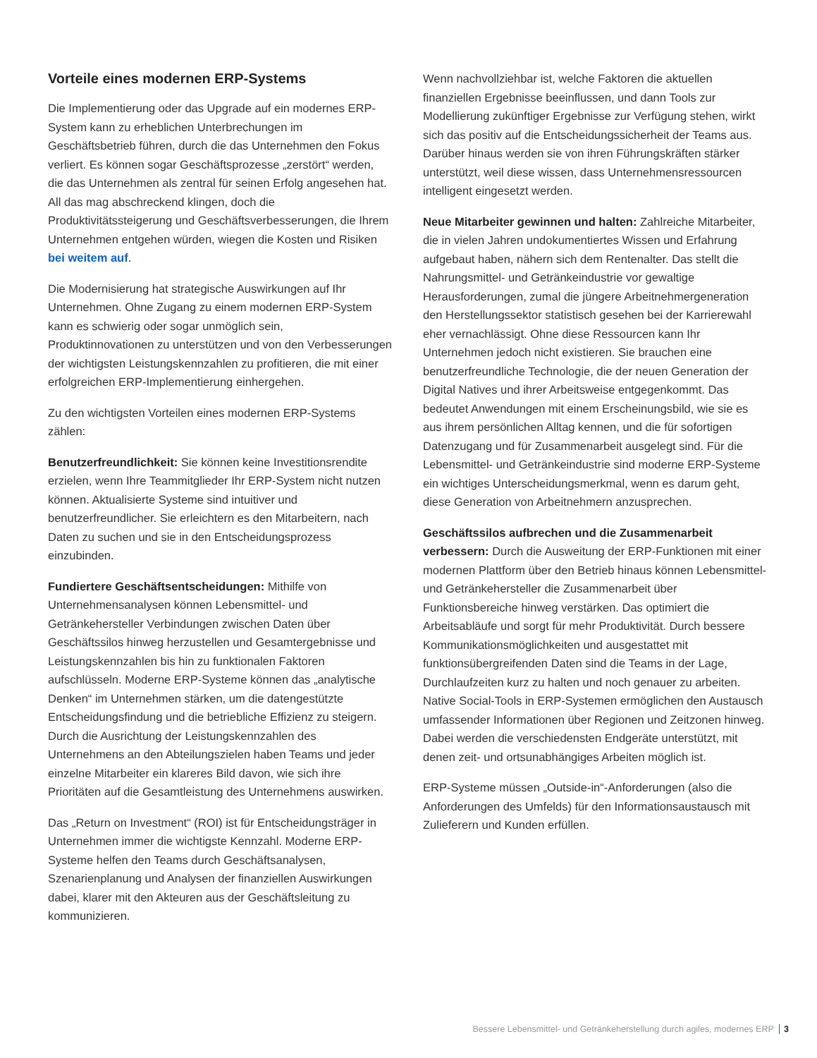Vorteile eines modernen ERP-Systems
Die Implementierung oder das Upgrade auf ein modernes ERP-System kann zu erheblichen Unterbrechungen im Geschäftsbetrieb führen, durch die das Unternehmen den Fokus verliert. Es können sogar Geschäftsprozesse „zerstört“ werden, die das Unternehmen als zentral für seinen Erfolg angesehen hat. All das mag abschreckend klingen, doch die Produktivitätssteigerung und Geschäftsverbesserungen, die Ihrem Unternehmen entgehen würden, wiegen die Kosten und Risiken bei weitem auf.
Die Modernisierung hat strategische Auswirkungen auf Ihr Unternehmen. Ohne Zugang zu einem modernen ERP-System kann es schwierig oder sogar unmöglich sein, Produktinnovationen zu unterstützen und von den Verbesserungen der wichtigsten Leistungskennzahlen zu profitieren, die mit einer erfolgreichen ERP-Implementierung einhergehen.
Zu den wichtigsten Vorteilen eines modernen ERP-Systems zählen:
Benutzerfreundlichkeit: Sie können keine Investitionsrendite erzielen, wenn Ihre Teammitglieder Ihr ERP-System nicht nutzen können. Aktualisierte Systeme sind intuitiver und benutzerfreundlicher. Sie erleichtern es den Mitarbeitern, nach Daten zu suchen und sie in den Entscheidungsprozess einzubinden.
Fundiertere Geschäftsentscheidungen: Mithilfe von Unternehmensanalysen können Lebensmittel- und Getränkehersteller Verbindungen zwischen Daten über Geschäftssilos hinweg herzustellen und Gesamtergebnisse und Leistungskennzahlen bis hin zu funktionalen Faktoren aufschlüsseln. Moderne ERP-Systeme können das „analytische Denken“ im Unternehmen stärken, um die datengestützte Entscheidungsfindung und die betriebliche Effizienz zu steigern. Durch die Ausrichtung der Leistungskennzahlen des Unternehmens an den Abteilungszielen haben Teams und jeder einzelne Mitarbeiter ein klareres Bild davon, wie sich ihre Prioritäten auf die Gesamtleistung des Unternehmens auswirken.
Das „Return on Investment“ (ROI) ist für Entscheidungsträger in Unternehmen immer die wichtigste Kennzahl. Moderne ERP-Systeme helfen den Teams durch Geschäftsanalysen, Szenarienplanung und Analysen der finanziellen Auswirkungen dabei, klarer mit den Akteuren aus der Geschäftsleitung zu kommunizieren.
Wenn nachvollziehbar ist, welche Faktoren die aktuellen finanziellen Ergebnisse beeinflussen, und dann Tools zur Modellierung zukünftiger Ergebnisse zur Verfügung stehen, wirkt sich das positiv auf die Entscheidungssicherheit der Teams aus. Darüber hinaus werden sie von ihren Führungskräften stärker unterstützt, weil diese wissen, dass Unternehmensressourcen intelligent eingesetzt werden.
Neue Mitarbeiter gewinnen und halten: Zahlreiche Mitarbeiter, die in vielen Jahren undokumentiertes Wissen und Erfahrung aufgebaut haben, nähern sich dem Rentenalter. Das stellt die Nahrungsmittel- und Getränkeindustrie vor gewaltige Herausforderungen, zumal die jüngere Arbeitnehmergeneration den Herstellungssektor statistisch gesehen bei der Karrierewahl eher vernachlässigt. Ohne diese Ressourcen kann Ihr Unternehmen jedoch nicht existieren. Sie brauchen eine benutzerfreundliche Technologie, die der neuen Generation der Digital Natives und ihrer Arbeitsweise entgegenkommt. Das bedeutet Anwendungen mit einem Erscheinungsbild, wie sie es aus ihrem persönlichen Alltag kennen, und die für sofortigen Datenzugang und für Zusammenarbeit ausgelegt sind. Für die Lebensmittel- und Getränkeindustrie sind moderne ERP-Systeme ein wichtiges Unterscheidungsmerkmal, wenn es darum geht, diese Generation von Arbeitnehmern anzusprechen.
Geschäftssilos aufbrechen und die Zusammenarbeit verbessern: Durch die Ausweitung der ERP-Funktionen mit einer modernen Plattform über den Betrieb hinaus können Lebensmittel- und Getränkehersteller die Zusammenarbeit über Funktionsbereiche hinweg verstärken. Das optimiert die Arbeitsabläufe und sorgt für mehr Produktivität. Durch bessere Kommunikationsmöglichkeiten und ausgestattet mit funktionsübergreifenden Daten sind die Teams in der Lage, Durchlaufzeiten kurz zu halten und noch genauer zu arbeiten. Native Social-Tools in ERP-Systemen ermöglichen den Austausch umfassender Informationen über Regionen und Zeitzonen hinweg. Dabei werden die verschiedensten Endgeräte unterstützt, mit denen zeit- und ortsunabhängiges Arbeiten möglich ist.
ERP-Systeme müssen „Outside-in“-Anforderungen (also die Anforderungen des Umfelds) für den Informationsaustausch mit Zulieferern und Kunden erfüllen.
Bessere Lebensmittel- und Getränkeherstellung durch agiles, modernes ERP 3